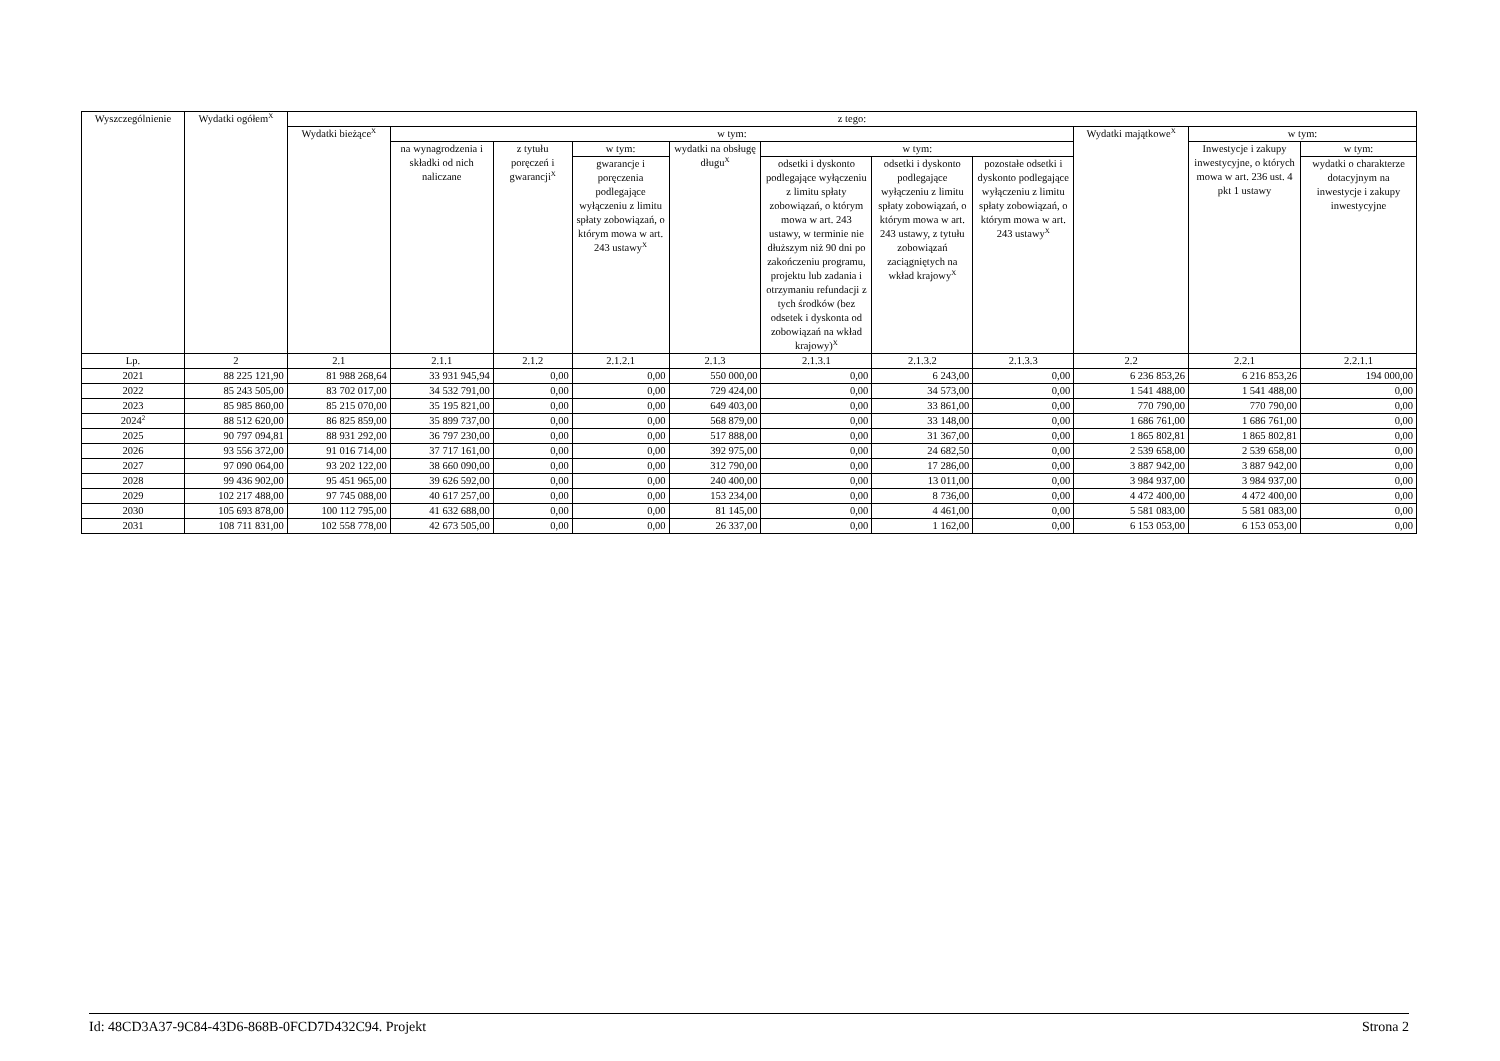| Wyszczególnienie | Wydatki ogółem<sup>X</sup> | z tego: | | | | | | | | | | |
| --- | --- | --- | --- | --- | --- | --- | --- | --- | --- | --- | --- | --- |
| | | Wydatki bieżące<sup>X</sup> | w tym: | | | | | | | Wydatki majątkowe<sup>X</sup> | w tym: | |
| | | | na wynagrodzenia i składki od nich naliczane | z tytułu poręczeń i gwarancji<sup>X</sup> | w tym: | wydatki na obsługę długu<sup>X</sup> | w tym: | | | | Inwestycje i zakupy inwestycyjne, o których mowa w art. 236 ust. 4 pkt 1 ustawy | w tym: |
| | | | | | gwarancje i poręczenia podlegające wyłączeniu z limitu spłaty zobowiązań, o którym mowa w art. 243 ustawy<sup>X</sup> | | odsetki i dyskonto podlegające wyłączeniu z limitu spłaty zobowiązań, o którym mowa w art. 243 ustawy, w terminie nie dłuższym niż 90 dni po zakończeniu programu, projektu lub zadania i otrzymaniu refundacji z tych środków (bez odsetek i dyskonta od zobowiązań na wkład krajowy)<sup>X</sup> | odsetki i dyskonto podlegające wyłączeniu z limitu spłaty zobowiązań, o którym mowa w art. 243 ustawy, z tytułu zobowiązań zaciągniętych na wkład krajowy<sup>X</sup> | pozostałe odsetki i dyskonto podlegające wyłączeniu z limitu spłaty zobowiązań, o którym mowa w art. 243 ustawy<sup>X</sup> | | | wydatki o charakterze dotacyjnym na inwestycje i zakupy inwestycyjne |
| Lp. | 2 | 2.1 | 2.1.1 | 2.1.2 | 2.1.2.1 | 2.1.3 | 2.1.3.1 | 2.1.3.2 | 2.1.3.3 | 2.2 | 2.2.1 | 2.2.1.1 |
| 2021 | 88 225 121,90 | 81 988 268,64 | 33 931 945,94 | 0,00 | 0,00 | 550 000,00 | 0,00 | 6 243,00 | 0,00 | 6 236 853,26 | 6 216 853,26 | 194 000,00 |
| 2022 | 85 243 505,00 | 83 702 017,00 | 34 532 791,00 | 0,00 | 0,00 | 729 424,00 | 0,00 | 34 573,00 | 0,00 | 1 541 488,00 | 1 541 488,00 | 0,00 |
| 2023 | 85 985 860,00 | 85 215 070,00 | 35 195 821,00 | 0,00 | 0,00 | 649 403,00 | 0,00 | 33 861,00 | 0,00 | 770 790,00 | 770 790,00 | 0,00 |
| 2024<sup>2</sup> | 88 512 620,00 | 86 825 859,00 | 35 899 737,00 | 0,00 | 0,00 | 568 879,00 | 0,00 | 33 148,00 | 0,00 | 1 686 761,00 | 1 686 761,00 | 0,00 |
| 2025 | 90 797 094,81 | 88 931 292,00 | 36 797 230,00 | 0,00 | 0,00 | 517 888,00 | 0,00 | 31 367,00 | 0,00 | 1 865 802,81 | 1 865 802,81 | 0,00 |
| 2026 | 93 556 372,00 | 91 016 714,00 | 37 717 161,00 | 0,00 | 0,00 | 392 975,00 | 0,00 | 24 682,50 | 0,00 | 2 539 658,00 | 2 539 658,00 | 0,00 |
| 2027 | 97 090 064,00 | 93 202 122,00 | 38 660 090,00 | 0,00 | 0,00 | 312 790,00 | 0,00 | 17 286,00 | 0,00 | 3 887 942,00 | 3 887 942,00 | 0,00 |
| 2028 | 99 436 902,00 | 95 451 965,00 | 39 626 592,00 | 0,00 | 0,00 | 240 400,00 | 0,00 | 13 011,00 | 0,00 | 3 984 937,00 | 3 984 937,00 | 0,00 |
| 2029 | 102 217 488,00 | 97 745 088,00 | 40 617 257,00 | 0,00 | 0,00 | 153 234,00 | 0,00 | 8 736,00 | 0,00 | 4 472 400,00 | 4 472 400,00 | 0,00 |
| 2030 | 105 693 878,00 | 100 112 795,00 | 41 632 688,00 | 0,00 | 0,00 | 81 145,00 | 0,00 | 4 461,00 | 0,00 | 5 581 083,00 | 5 581 083,00 | 0,00 |
| 2031 | 108 711 831,00 | 102 558 778,00 | 42 673 505,00 | 0,00 | 0,00 | 26 337,00 | 0,00 | 1 162,00 | 0,00 | 6 153 053,00 | 6 153 053,00 | 0,00 |
Id: 48CD3A37-9C84-43D6-868B-0FCD7D432C94. Projekt Strona 2